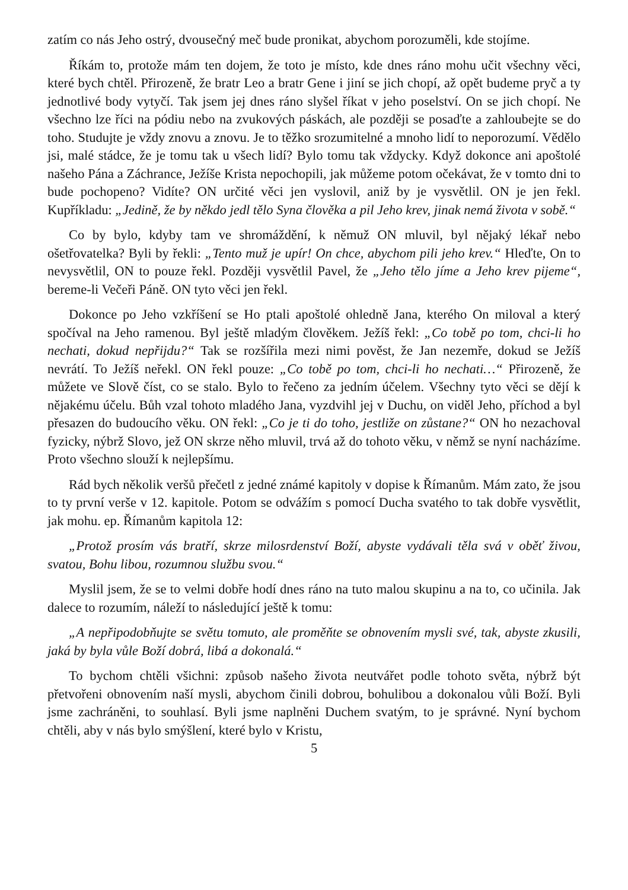zatím co nás Jeho ostrý, dvousečný meč bude pronikat, abychom porozuměli, kde stojíme.
Říkám to, protože mám ten dojem, že toto je místo, kde dnes ráno mohu učit všechny věci, které bych chtěl. Přirozeně, že bratr Leo a bratr Gene i jiní se jich chopí, až opět budeme pryč a ty jednotlivé body vytyčí. Tak jsem jej dnes ráno slyšel říkat v jeho poselství. On se jich chopí. Ne všechno lze říci na pódiu nebo na zvukových páskách, ale později se posaďte a zahloubejte se do toho. Studujte je vždy znovu a znovu. Je to těžko srozumitelné a mnoho lidí to neporozumí. Vědělo jsi, malé stádce, že je tomu tak u všech lidí? Bylo tomu tak vždycky. Když dokonce ani apoštolé našeho Pána a Záchrance, Ježíše Krista nepochopili, jak můžeme potom očekávat, že v tomto dni to bude pochopeno? Vidíte? ON určité věci jen vyslovil, aniž by je vysvětlil. ON je jen řekl. Kupříkladu: „Jedině, že by někdo jedl tělo Syna člověka a pil Jeho krev, jinak nemá života v sobě.“
Co by bylo, kdyby tam ve shromáždění, k němuž ON mluvil, byl nějaký lékař nebo ošetřovatelka? Byli by řekli: „Tento muž je upír! On chce, abychom pili jeho krev.“ Hleďte, On to nevysvětlil, ON to pouze řekl. Později vysvětlil Pavel, že „Jeho tělo jíme a Jeho krev pijeme“, bereme-li Večeři Páně. ON tyto věci jen řekl.
Dokonce po Jeho vzkříšení se Ho ptali apoštolé ohledně Jana, kterého On miloval a který spočíval na Jeho ramenou. Byl ještě mladým člověkem. Ježíš řekl: „Co tobě po tom, chci-li ho nechati, dokud nepřijdu?“ Tak se rozšířila mezi nimi pověst, že Jan nezemře, dokud se Ježíš nevrátí. To Ježíš neřekl. ON řekl pouze: „Co tobě po tom, chci-li ho nechati…“ Přirozeně, že můžete ve Slově číst, co se stalo. Bylo to řečeno za jedním účelem. Všechny tyto věci se dějí k nějakému účelu. Bůh vzal tohoto mladého Jana, vyzdvihl jej v Duchu, on viděl Jeho, příchod a byl přesazen do budoucího věku. ON řekl: „Co je ti do toho, jestliže on zůstane?“ ON ho nezachoval fyzicky, nýbrž Slovo, jež ON skrze něho mluvil, trvá až do tohoto věku, v němž se nyní nacházíme. Proto všechno slouží k nejlepšímu.
Rád bych několik veršů přečetl z jedné známé kapitoly v dopise k Římanům. Mám zato, že jsou to ty první verše v 12. kapitole. Potom se odvážím s pomocí Ducha svatého to tak dobře vysvětlit, jak mohu. ep. Římanům kapitola 12:
„Protož prosím vás bratří, skrze milosrdenství Boží, abyste vydávali těla svá v oběť živou, svatou, Bohu libou, rozumnou službu svou.“
Myslil jsem, že se to velmi dobře hodí dnes ráno na tuto malou skupinu a na to, co učinila. Jak dalece to rozumím, náleží to následující ještě k tomu:
„A nepřipodobňujte se světu tomuto, ale proměňte se obnovením mysli své, tak, abyste zkusili, jaká by byla vůle Boží dobrá, libá a dokonalá.“
To bychom chtěli všichni: způsob našeho života neutvářet podle tohoto světa, nýbrž být přetvořeni obnovením naší mysli, abychom činili dobrou, bohulibou a dokonalou vůli Boží. Byli jsme zachráněni, to souhlasí. Byli jsme naplněni Duchem svatým, to je správné. Nyní bychom chtěli, aby v nás bylo smýšlení, které bylo v Kristu,
5